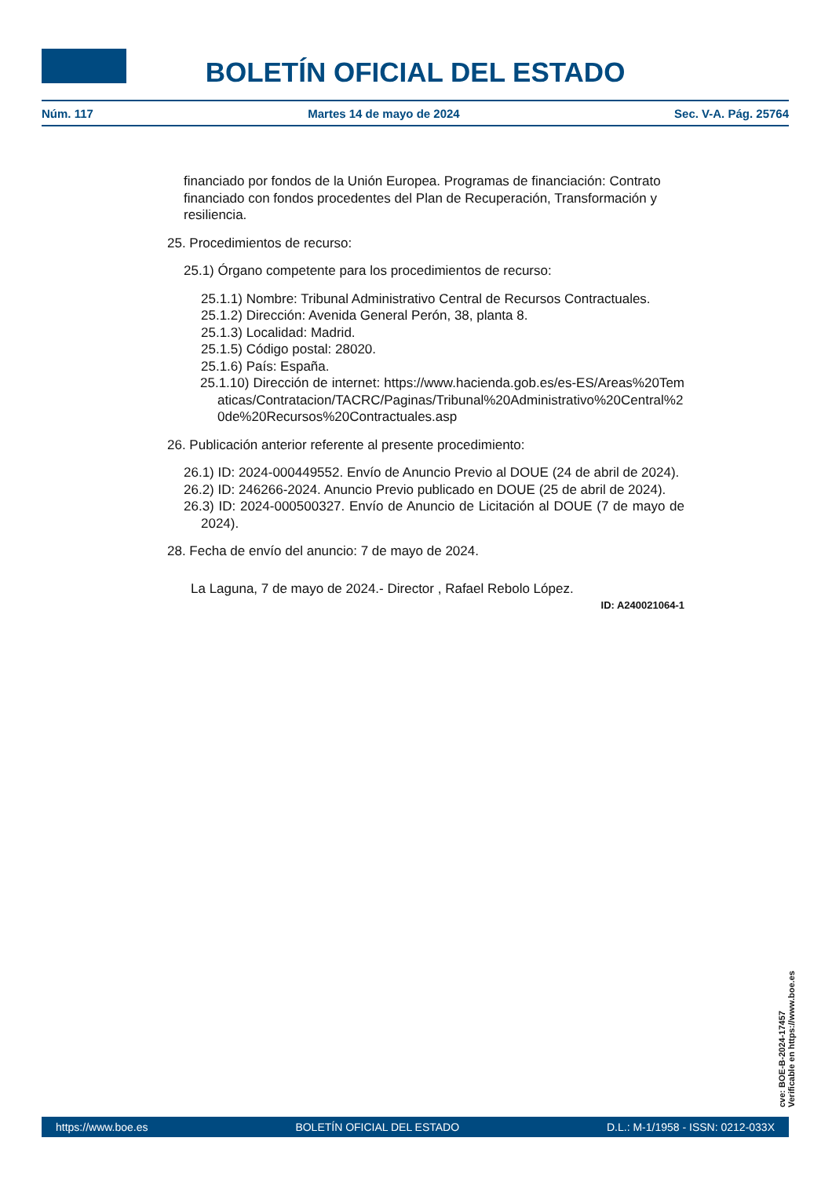BOLETÍN OFICIAL DEL ESTADO
Núm. 117 Martes 14 de mayo de 2024 Sec. V-A. Pág. 25764
financiado por fondos de la Unión Europea. Programas de financiación: Contrato financiado con fondos procedentes del Plan de Recuperación, Transformación y resiliencia.
25. Procedimientos de recurso:
25.1) Órgano competente para los procedimientos de recurso:
25.1.1) Nombre: Tribunal Administrativo Central de Recursos Contractuales.
25.1.2) Dirección: Avenida General Perón, 38, planta 8.
25.1.3) Localidad: Madrid.
25.1.5) Código postal: 28020.
25.1.6) País: España.
25.1.10) Dirección de internet: https://www.hacienda.gob.es/es-ES/Areas%20Tematicas/Contratacion/TACRC/Paginas/Tribunal%20Administrativo%20Central%20de%20Recursos%20Contractuales.asp
26. Publicación anterior referente al presente procedimiento:
26.1) ID: 2024-000449552. Envío de Anuncio Previo al DOUE (24 de abril de 2024).
26.2) ID: 246266-2024. Anuncio Previo publicado en DOUE (25 de abril de 2024).
26.3) ID: 2024-000500327. Envío de Anuncio de Licitación al DOUE (7 de mayo de 2024).
28. Fecha de envío del anuncio: 7 de mayo de 2024.
La Laguna, 7 de mayo de 2024.- Director , Rafael Rebolo López.
ID: A240021064-1
cve: BOE-B-2024-17457
Verificable en https://www.boe.es
https://www.boe.es BOLETÍN OFICIAL DEL ESTADO D.L.: M-1/1958 - ISSN: 0212-033X